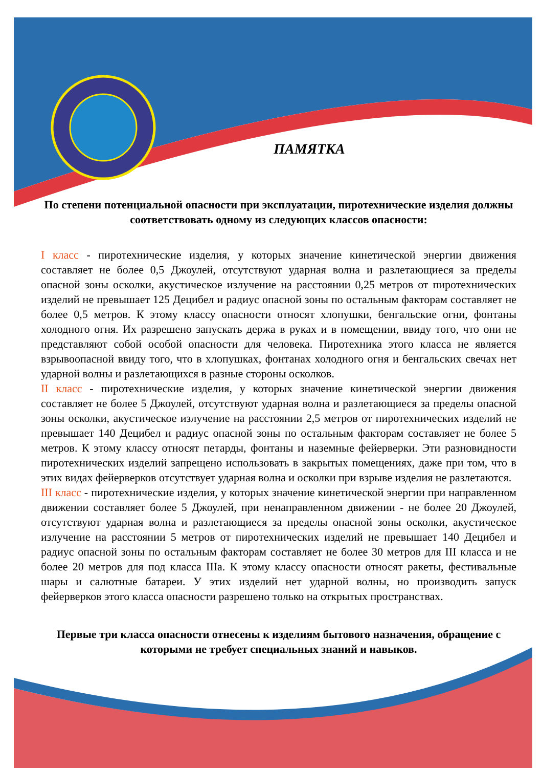ПАМЯТКА
По степени потенциальной опасности при эксплуатации, пиротехнические изделия должны соответствовать одному из следующих классов опасности:
I класс - пиротехнические изделия, у которых значение кинетической энергии движения составляет не более 0,5 Джоулей, отсутствуют ударная волна и разлетающиеся за пределы опасной зоны осколки, акустическое излучение на расстоянии 0,25 метров от пиротехнических изделий не превышает 125 Децибел и радиус опасной зоны по остальным факторам составляет не более 0,5 метров. К этому классу опасности относят хлопушки, бенгальские огни, фонтаны холодного огня. Их разрешено запускать держа в руках и в помещении, ввиду того, что они не представляют собой особой опасности для человека. Пиротехника этого класса не является взрывоопасной ввиду того, что в хлопушках, фонтанах холодного огня и бенгальских свечах нет ударной волны и разлетающихся в разные стороны осколков.
II класс - пиротехнические изделия, у которых значение кинетической энергии движения составляет не более 5 Джоулей, отсутствуют ударная волна и разлетающиеся за пределы опасной зоны осколки, акустическое излучение на расстоянии 2,5 метров от пиротехнических изделий не превышает 140 Децибел и радиус опасной зоны по остальным факторам составляет не более 5 метров. К этому классу относят петарды, фонтаны и наземные фейерверки. Эти разновидности пиротехнических изделий запрещено использовать в закрытых помещениях, даже при том, что в этих видах фейерверков отсутствует ударная волна и осколки при взрыве изделия не разлетаются.
III класс - пиротехнические изделия, у которых значение кинетической энергии при направленном движении составляет более 5 Джоулей, при ненаправленном движении - не более 20 Джоулей, отсутствуют ударная волна и разлетающиеся за пределы опасной зоны осколки, акустическое излучение на расстоянии 5 метров от пиротехнических изделий не превышает 140 Децибел и радиус опасной зоны по остальным факторам составляет не более 30 метров для III класса и не более 20 метров для под класса IIIа. К этому классу опасности относят ракеты, фестивальные шары и салютные батареи. У этих изделий нет ударной волны, но производить запуск фейерверков этого класса опасности разрешено только на открытых пространствах.
Первые три класса опасности отнесены к изделиям бытового назначения, обращение с которыми не требует специальных знаний и навыков.